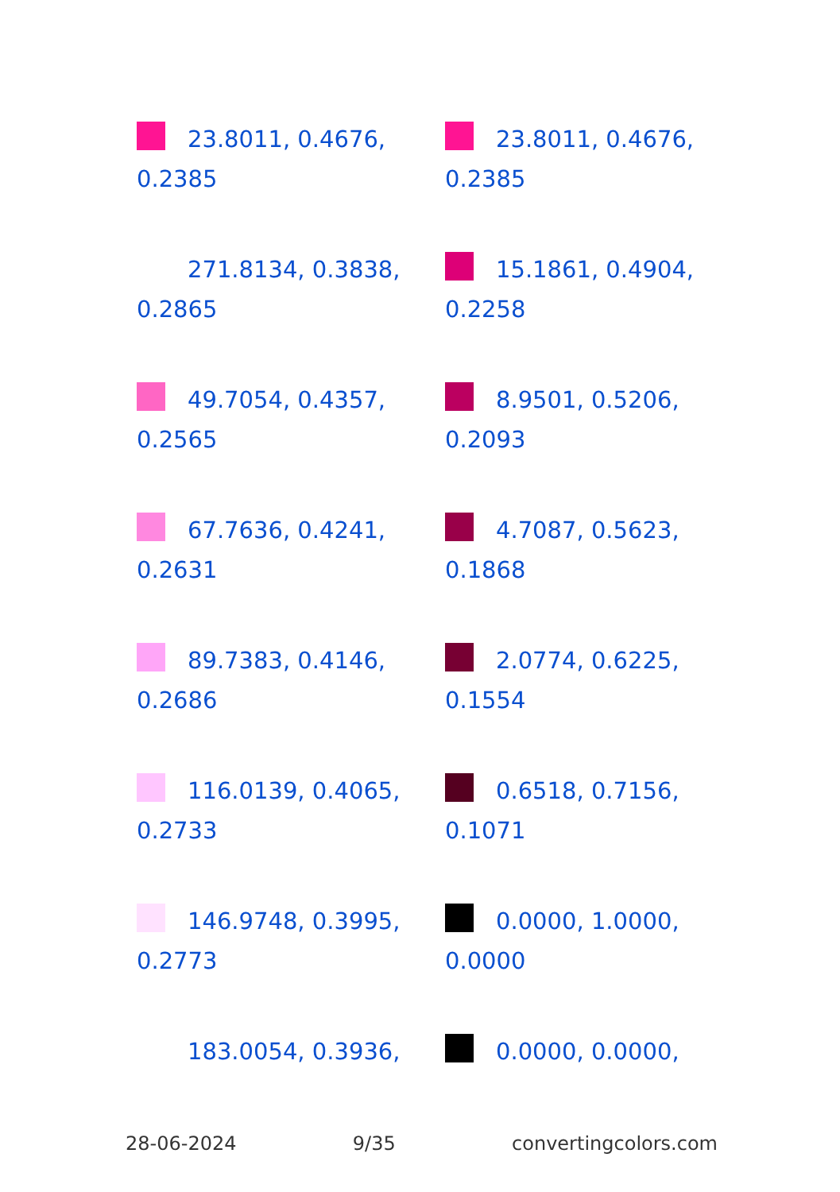23.8011, 0.4676, 0.2385
23.8011, 0.4676, 0.2385
271.8134, 0.3838, 0.2865
15.1861, 0.4904, 0.2258
49.7054, 0.4357, 0.2565
8.9501, 0.5206, 0.2093
67.7636, 0.4241, 0.2631
4.7087, 0.5623, 0.1868
89.7383, 0.4146, 0.2686
2.0774, 0.6225, 0.1554
116.0139, 0.4065, 0.2733
0.6518, 0.7156, 0.1071
146.9748, 0.3995, 0.2773
0.0000, 1.0000, 0.0000
183.0054, 0.3936,
0.0000, 0.0000,
28-06-2024 9/35 convertingcolors.com